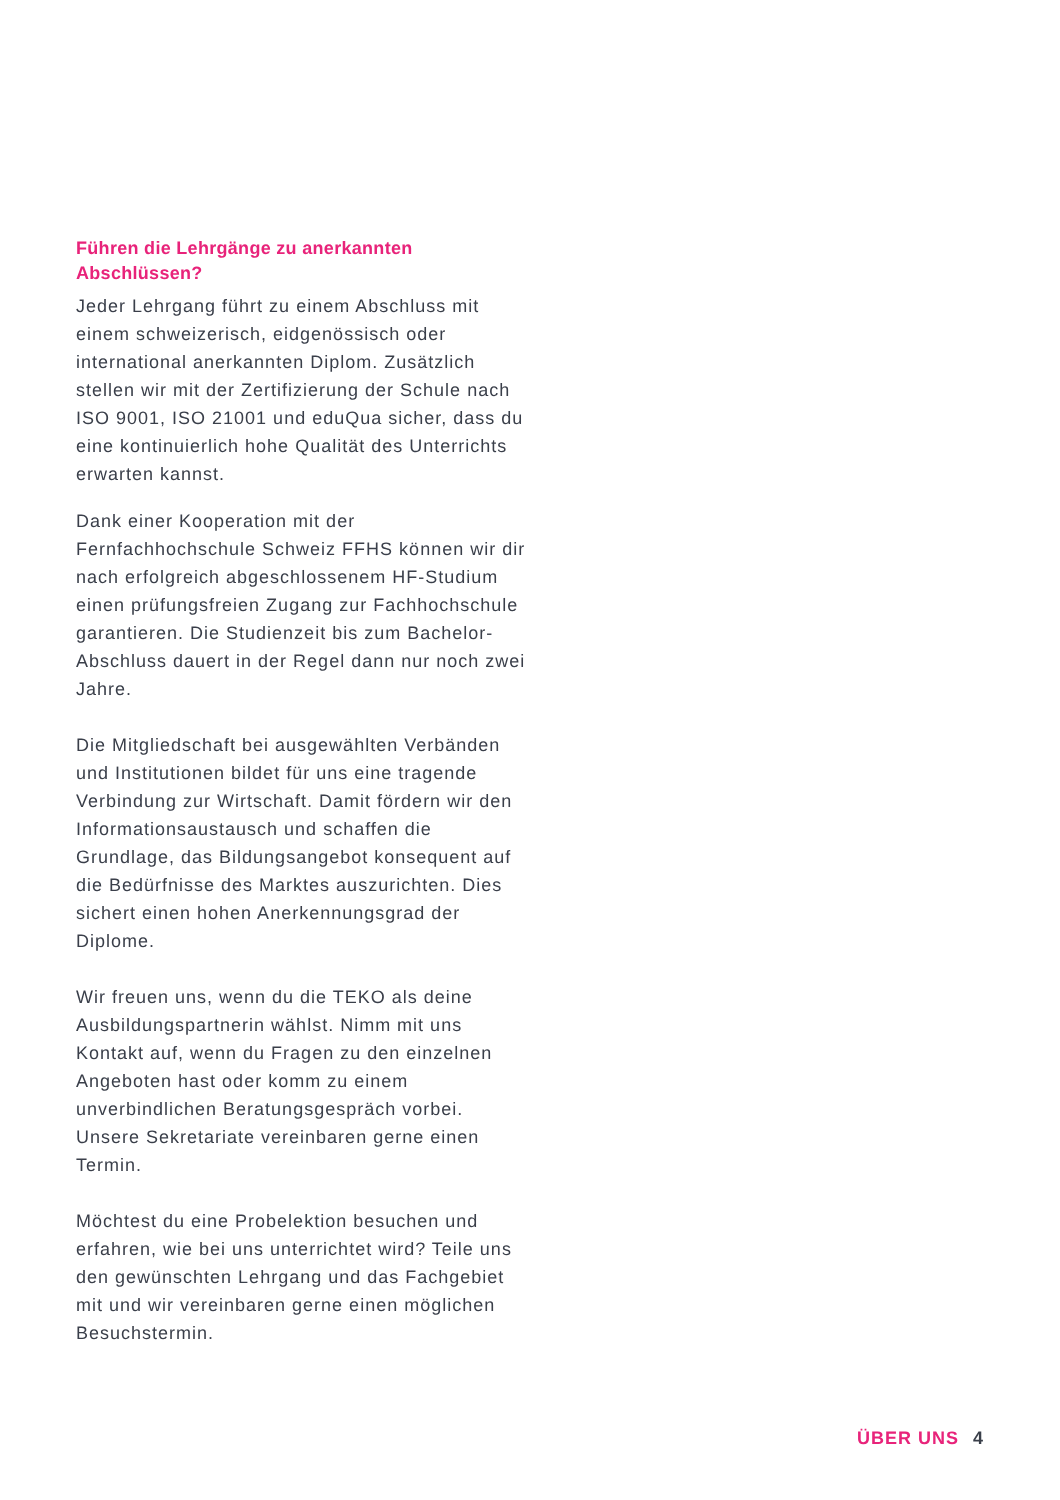Führen die Lehrgänge zu anerkannten Abschlüssen?
Jeder Lehrgang führt zu einem Abschluss mit einem schweizerisch, eidgenössisch oder international anerkannten Diplom. Zusätzlich stellen wir mit der Zertifizierung der Schule nach ISO 9001, ISO 21001 und eduQua sicher, dass du eine kontinuierlich hohe Qualität des Unterrichts erwarten kannst.
Dank einer Kooperation mit der Fernfachhochschule Schweiz FFHS können wir dir nach erfolgreich abgeschlossenem HF-Studium einen prüfungsfreien Zugang zur Fachhochschule garantieren. Die Studienzeit bis zum Bachelor-Abschluss dauert in der Regel dann nur noch zwei Jahre.
Die Mitgliedschaft bei ausgewählten Verbänden und Institutionen bildet für uns eine tragende Verbindung zur Wirtschaft. Damit fördern wir den Informationsaustausch und schaffen die Grundlage, das Bildungsangebot konsequent auf die Bedürfnisse des Marktes auszurichten. Dies sichert einen hohen Anerkennungsgrad der Diplome.
Wir freuen uns, wenn du die TEKO als deine Ausbildungspartnerin wählst. Nimm mit uns Kontakt auf, wenn du Fragen zu den einzelnen Angeboten hast oder komm zu einem unverbindlichen Beratungsgespräch vorbei. Unsere Sekretariate vereinbaren gerne einen Termin.
Möchtest du eine Probelektion besuchen und erfahren, wie bei uns unterrichtet wird? Teile uns den gewünschten Lehrgang und das Fachgebiet mit und wir vereinbaren gerne einen möglichen Besuchstermin.
ÜBER UNS 4